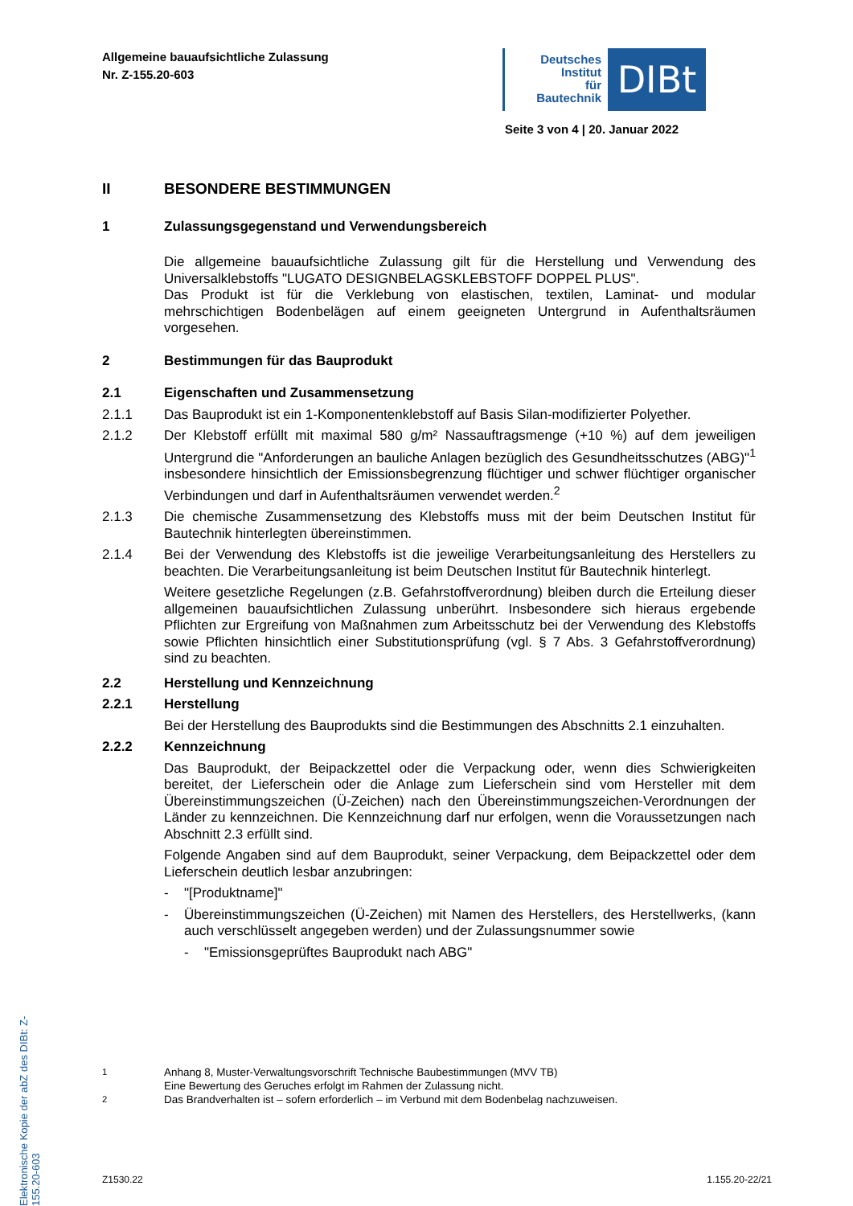Allgemeine bauaufsichtliche Zulassung
Nr. Z-155.20-603
Deutsches
Institut
für
Bautechnik
DIBt
Seite 3 von 4 | 20. Januar 2022
II BESONDERE BESTIMMUNGEN
1 Zulassungsgegenstand und Verwendungsbereich
Die allgemeine bauaufsichtliche Zulassung gilt für die Herstellung und Verwendung des Universalklebstoffs "LUGATO DESIGNBELAGSKLEBSTOFF DOPPEL PLUS".
Das Produkt ist für die Verklebung von elastischen, textilen, Laminat- und modular mehrschichtigen Bodenbelägen auf einem geeigneten Untergrund in Aufenthaltsräumen vorgesehen.
2 Bestimmungen für das Bauprodukt
2.1 Eigenschaften und Zusammensetzung
2.1.1 Das Bauprodukt ist ein 1-Komponentenklebstoff auf Basis Silan-modifizierter Polyether.
2.1.2 Der Klebstoff erfüllt mit maximal 580 g/m² Nassauftragsmenge (+10 %) auf dem jeweiligen Untergrund die "Anforderungen an bauliche Anlagen bezüglich des Gesundheitsschutzes (ABG)"<sup>1</sup> insbesondere hinsichtlich der Emissionsbegrenzung flüchtiger und schwer flüchtiger organischer Verbindungen und darf in Aufenthaltsräumen verwendet werden.<sup>2</sup>
2.1.3 Die chemische Zusammensetzung des Klebstoffs muss mit der beim Deutschen Institut für Bautechnik hinterlegten übereinstimmen.
2.1.4 Bei der Verwendung des Klebstoffs ist die jeweilige Verarbeitungsanleitung des Herstellers zu beachten. Die Verarbeitungsanleitung ist beim Deutschen Institut für Bautechnik hinterlegt.
Weitere gesetzliche Regelungen (z.B. Gefahrstoffverordnung) bleiben durch die Erteilung dieser allgemeinen bauaufsichtlichen Zulassung unberührt. Insbesondere sich hieraus ergebende Pflichten zur Ergreifung von Maßnahmen zum Arbeitsschutz bei der Verwendung des Klebstoffs sowie Pflichten hinsichtlich einer Substitutionsprüfung (vgl. § 7 Abs. 3 Gefahrstoffverordnung) sind zu beachten.
2.2 Herstellung und Kennzeichnung
2.2.1 Herstellung
Bei der Herstellung des Bauprodukts sind die Bestimmungen des Abschnitts 2.1 einzuhalten.
2.2.2 Kennzeichnung
Das Bauprodukt, der Beipackzettel oder die Verpackung oder, wenn dies Schwierigkeiten bereitet, der Lieferschein oder die Anlage zum Lieferschein sind vom Hersteller mit dem Übereinstimmungszeichen (Ü-Zeichen) nach den Übereinstimmungszeichen-Verordnungen der Länder zu kennzeichnen. Die Kennzeichnung darf nur erfolgen, wenn die Voraussetzungen nach Abschnitt 2.3 erfüllt sind.
Folgende Angaben sind auf dem Bauprodukt, seiner Verpackung, dem Beipackzettel oder dem Lieferschein deutlich lesbar anzubringen:
- "[Produktname]"
- Übereinstimmungszeichen (Ü-Zeichen) mit Namen des Herstellers, des Herstellwerks, (kann auch verschlüsselt angegeben werden) und der Zulassungsnummer sowie
- "Emissionsgeprüftes Bauprodukt nach ABG"
Elektronische Kopie der abZ des DIBt: Z-155.20-603
<sup>1</sup> Anhang 8, Muster-Verwaltungsvorschrift Technische Baubestimmungen (MVV TB)
Eine Bewertung des Geruches erfolgt im Rahmen der Zulassung nicht.
<sup>2</sup> Das Brandverhalten ist – sofern erforderlich – im Verbund mit dem Bodenbelag nachzuweisen.
Z1530.22 1.155.20-22/21